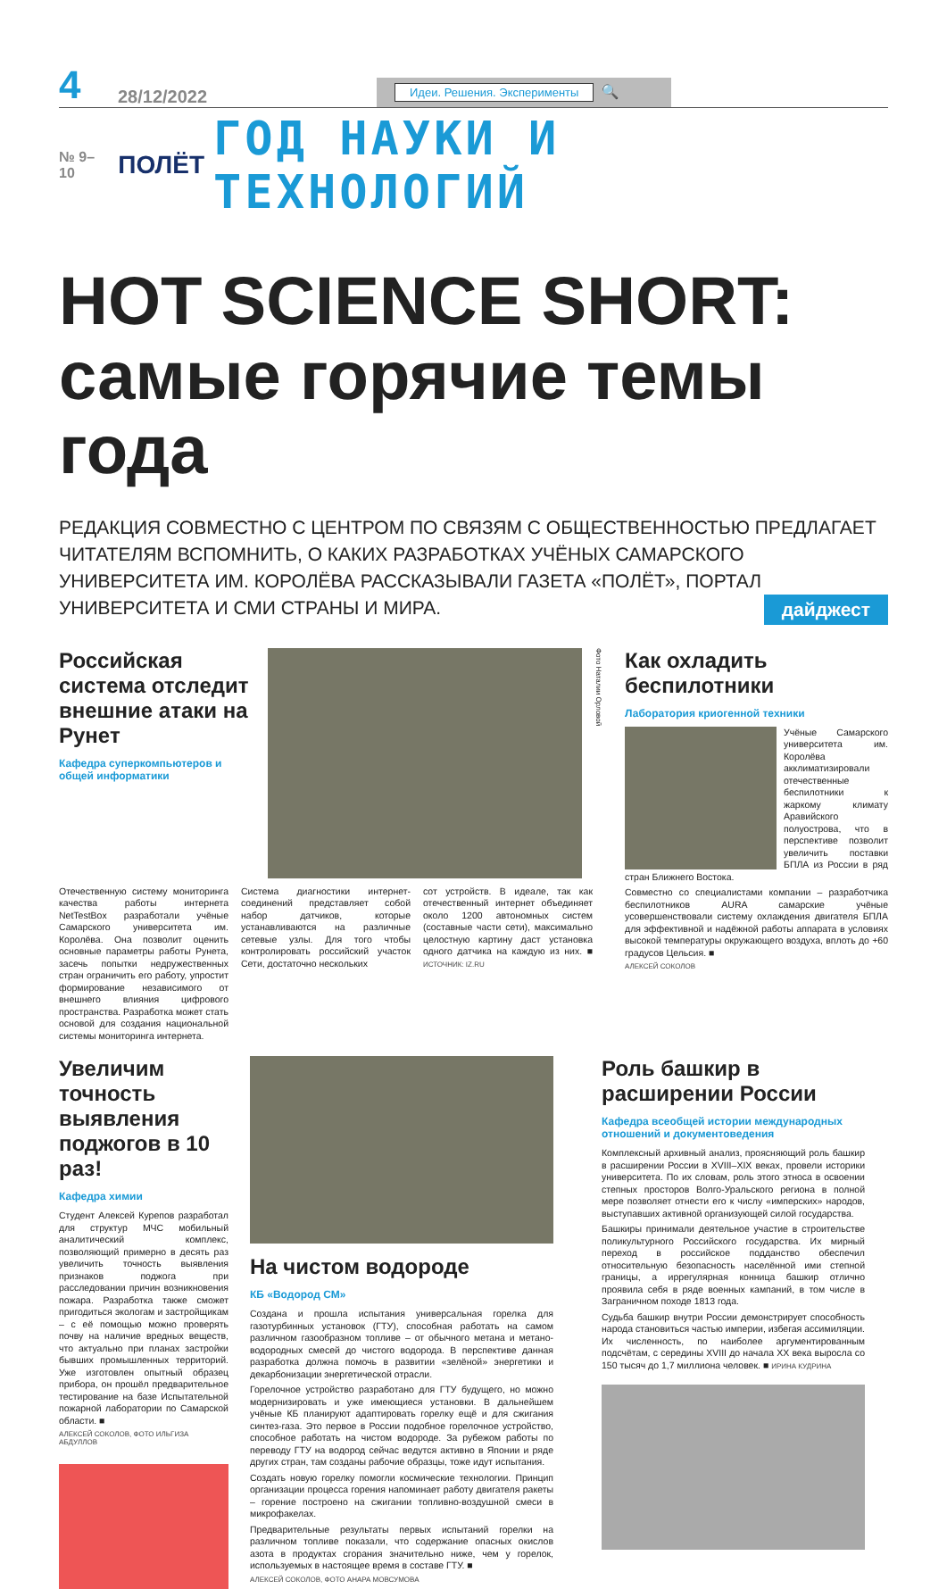4
28/12/2022
Идеи. Решения. Эксперименты 🔍
№ 9–10 ПОЛЁТ ГОД НАУКИ И ТЕХНОЛОГИЙ
HOT SCIENCE SHORT:
самые горячие темы года
РЕДАКЦИЯ СОВМЕСТНО С ЦЕНТРОМ ПО СВЯЗЯМ С ОБЩЕСТВЕННОСТЬЮ ПРЕДЛАГАЕТ ЧИТАТЕЛЯМ ВСПОМНИТЬ, О КАКИХ РАЗРАБОТКАХ УЧЁНЫХ САМАРСКОГО УНИВЕРСИТЕТА ИМ. КОРОЛЁВА РАССКАЗЫВАЛИ ГАЗЕТА «ПОЛЁТ», ПОРТАЛ УНИВЕРСИТЕТА И СМИ СТРАНЫ И МИРА. дайджест
Российская система отследит внешние атаки на Рунет
Кафедра суперкомпьютеров и общей информатики
Фото Наталии Орловой
Отечественную систему мониторинга качества работы интернета NetTestBox разработали учёные Самарского университета им. Королёва. Она позволит оценить основные параметры работы Рунета, засечь попытки недружественных стран ограничить его работу, упростит формирование независимого от внешнего влияния цифрового пространства. Разработка может стать основой для создания национальной системы мониторинга интернета.
Система диагностики интернет-соединений представляет собой набор датчиков, которые устанавливаются на различные сетевые узлы. Для того чтобы контролировать российский участок Сети, достаточно нескольких
сот устройств. В идеале, так как отечественный интернет объединяет около 1200 автономных систем (составные части сети), максимально целостную картину даст установка одного датчика на каждую из них. ■ ИСТОЧНИК: IZ.RU
Как охладить беспилотники
Лаборатория криогенной техники
Учёные Самарского университета им. Королёва акклиматизировали отечественные беспилотники к жаркому климату Аравийского полуострова, что в перспективе позволит увеличить поставки БПЛА из России в ряд стран Ближнего Востока.
Совместно со специалистами компании – разработчика беспилотников AURA самарские учёные усовершенствовали систему охлаждения двигателя БПЛА для эффективной и надёжной работы аппарата в условиях высокой температуры окружающего воздуха, вплоть до +60 градусов Цельсия. ■
АЛЕКСЕЙ СОКОЛОВ
Увеличим точность выявления поджогов в 10 раз!
Кафедра химии
Студент Алексей Курепов разработал для структур МЧС мобильный аналитический комплекс, позволяющий примерно в десять раз увеличить точность выявления признаков поджога при расследовании причин возникновения пожара. Разработка также сможет пригодиться экологам и застройщикам – с её помощью можно проверять почву на наличие вредных веществ, что актуально при планах застройки бывших промышленных территорий. Уже изготовлен опытный образец прибора, он прошёл предварительное тестирование на базе Испытательной пожарной лаборатории по Самарской области. ■
АЛЕКСЕЙ СОКОЛОВ, ФОТО ИЛЬГИЗА АБДУЛЛОВ
На чистом водороде
КБ «Водород СМ»
Создана и прошла испытания универсальная горелка для газотурбинных установок (ГТУ), способная работать на самом различном газообразном топливе – от обычного метана и метано-водородных смесей до чистого водорода. В перспективе данная разработка должна помочь в развитии «зелёной» энергетики и декарбонизации энергетической отрасли.
Горелочное устройство разработано для ГТУ будущего, но можно модернизировать и уже имеющиеся установки. В дальнейшем учёные КБ планируют адаптировать горелку ещё и для сжигания синтез-газа. Это первое в России подобное горелочное устройство, способное работать на чистом водороде. За рубежом работы по переводу ГТУ на водород сейчас ведутся активно в Японии и ряде других стран, там созданы рабочие образцы, тоже идут испытания.
Создать новую горелку помогли космические технологии. Принцип организации процесса горения напоминает работу двигателя ракеты – горение построено на сжигании топливно-воздушной смеси в микрофакелах.
Предварительные результаты первых испытаний горелки на различном топливе показали, что содержание опасных окислов азота в продуктах сгорания значительно ниже, чем у горелок, используемых в настоящее время в составе ГТУ. ■
АЛЕКСЕЙ СОКОЛОВ, ФОТО АНАРА МОВСУМОВА
Роль башкир в расширении России
Кафедра всеобщей истории международных отношений и документоведения
Комплексный архивный анализ, проясняющий роль башкир в расширении России в XVIII–XIX веках, провели историки университета. По их словам, роль этого этноса в освоении степных просторов Волго-Уральского региона в полной мере позволяет отнести его к числу «имперских» народов, выступавших активной организующей силой государства.
Башкиры принимали деятельное участие в строительстве поликультурного Российского государства. Их мирный переход в российское подданство обеспечил относительную безопасность населённой ими степной границы, а иррегулярная конница башкир отлично проявила себя в ряде военных кампаний, в том числе в Заграничном походе 1813 года.
Судьба башкир внутри России демонстрирует способность народа становиться частью империи, избегая ассимиляции. Их численность, по наиболее аргументированным подсчётам, с середины XVIII до начала XX века выросла со 150 тысяч до 1,7 миллиона человек. ■ ИРИНА КУДРИНА